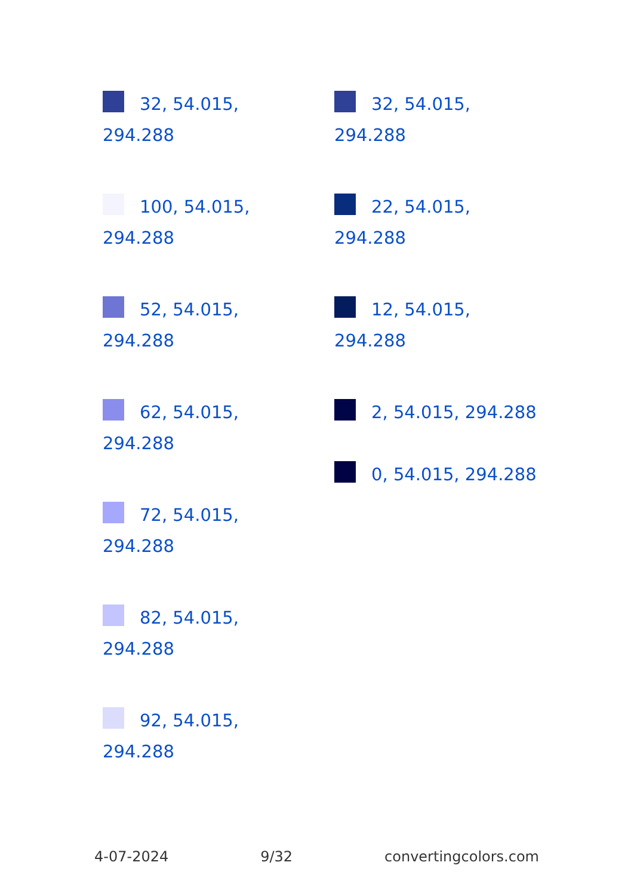32, 54.015, 294.288
100, 54.015, 294.288
52, 54.015, 294.288
62, 54.015, 294.288
72, 54.015, 294.288
82, 54.015, 294.288
92, 54.015, 294.288
32, 54.015, 294.288
22, 54.015, 294.288
12, 54.015, 294.288
2, 54.015, 294.288
0, 54.015, 294.288
4-07-2024 9/32 convertingcolors.com